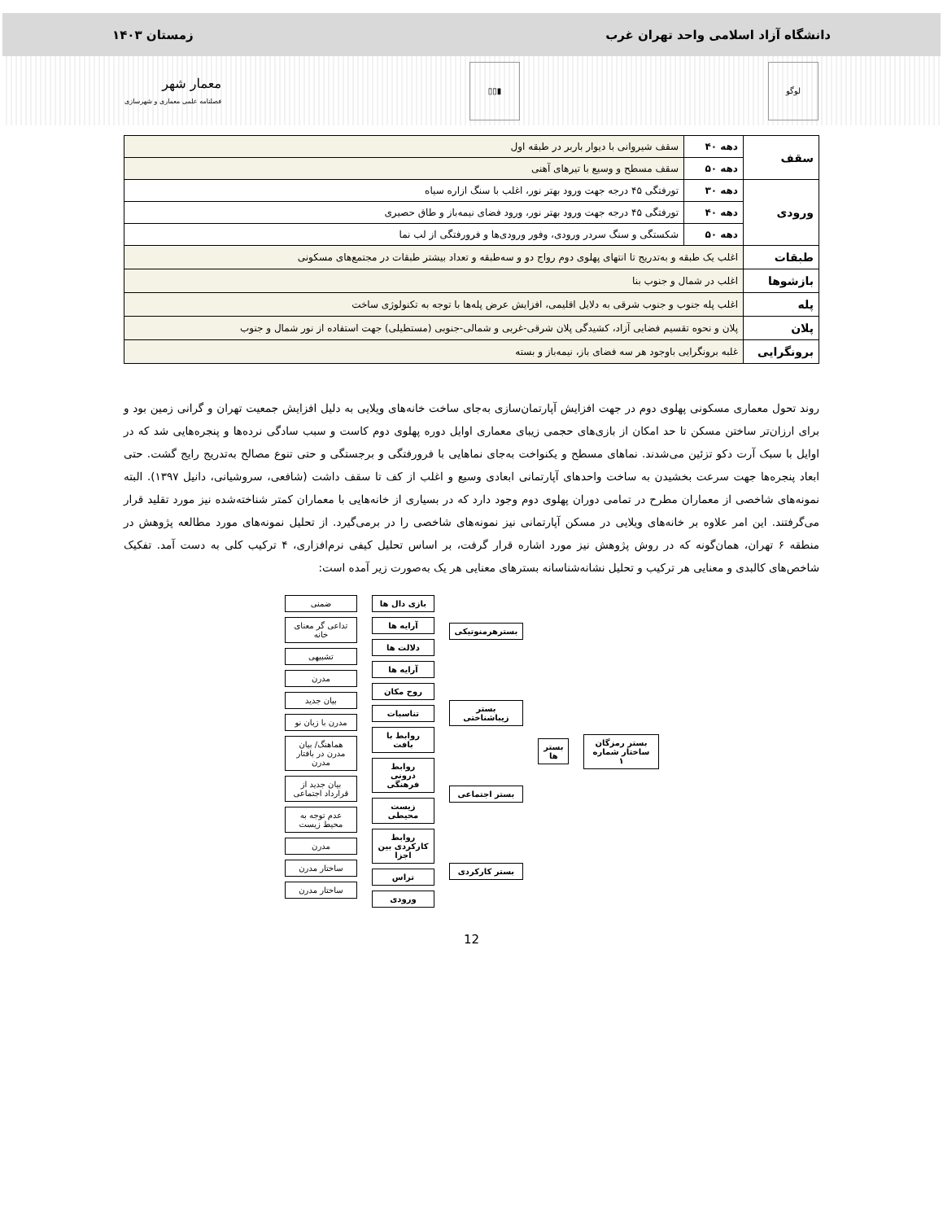دانشگاه آزاد اسلامی واحد تهران غرب زمستان ۱۴۰۳
لوگو ▮▯▯
معمار شهر
فصلنامه علمی معماری و شهرسازی
| سقف | دهه ۴۰ | سقف شیروانی با دیوار باربر در طبقه اول |
| | دهه ۵۰ | سقف مسطح و وسیع با تیرهای آهنی |
| ورودی | دهه ۳۰ | تورفتگی ۴۵ درجه جهت ورود بهتر نور، اغلب با سنگ ازاره سیاه |
| | دهه ۴۰ | تورفتگی ۴۵ درجه جهت ورود بهتر نور، ورود فضای نیمه‌باز و طاق حصیری |
| | دهه ۵۰ | شکستگی و سنگ سردر ورودی، وفور ورودی‌ها و فرورفتگی از لب نما |
| طبقات | اغلب یک طبقه و به‌تدریج تا انتهای پهلوی دوم رواج دو و سه‌طبقه و تعداد بیشتر طبقات در مجتمع‌های مسکونی | |
| بازشوها | اغلب در شمال و جنوب بنا | |
| پله | اغلب پله جنوب و جنوب شرقی به دلایل اقلیمی، افزایش عرض پله‌ها با توجه به تکنولوژی ساخت | |
| پلان | پلان و نحوه تقسیم فضایی آزاد، کشیدگی پلان شرقی-غربی و شمالی-جنوبی (مستطیلی) جهت استفاده از نور شمال و جنوب | |
| برونگرایی | غلبه برونگرایی باوجود هر سه فضای باز، نیمه‌باز و بسته | |
روند تحول معماری مسکونی پهلوی دوم در جهت افزایش آپارتمان‌سازی به‌جای ساخت خانه‌های ویلایی به دلیل افزایش جمعیت تهران و گرانی زمین بود و برای ارزان‌تر ساختن مسکن تا حد امکان از بازی‌های حجمی زیبای معماری اوایل دوره پهلوی دوم کاست و سبب سادگی نرده‌ها و پنجره‌هایی شد که در اوایل با سبک آرت دکو تزئین می‌شدند. نماهای مسطح و یکنواخت به‌جای نماهایی با فرورفتگی و برجستگی و حتی تنوع مصالح به‌تدریج رایج گشت. حتی ابعاد پنجره‌ها جهت سرعت بخشیدن به ساخت واحدهای آپارتمانی ابعادی وسیع و اغلب از کف تا سقف داشت (شافعی، سروشیانی، دانیل ۱۳۹۷). البته نمونه‌های شاخصی از معماران مطرح در تمامی دوران پهلوی دوم وجود دارد که در بسیاری از خانه‌هایی با معماران کمتر شناخته‌شده نیز مورد تقلید قرار می‌گرفتند. این امر علاوه بر خانه‌های ویلایی در مسکن آپارتمانی نیز نمونه‌های شاخصی را در برمی‌گیرد. از تحلیل نمونه‌های مورد مطالعه پژوهش در منطقه ۶ تهران، همان‌گونه که در روش پژوهش نیز مورد اشاره قرار گرفت، بر اساس تحلیل کیفی نرم‌افزاری، ۴ ترکیب کلی به دست آمد. تفکیک شاخص‌های کالبدی و معنایی هر ترکیب و تحلیل نشانه‌شناسانه بسترهای معنایی هر یک به‌صورت زیر آمده است:
ضمنی
تداعی گر معنای خانه
تشبیهی
مدرن
بیان جدید
مدرن با زبان نو
هماهنگ/ بیان مدرن در بافتار مدرن
بیان جدید از قرارداد اجتماعی
عدم توجه به محیط زیست
مدرن
ساختار مدرن
ساختار مدرن
بازی دال ها
آرایه ها
دلالت ها
آرایه ها
روح مکان
تناسبات
روابط با بافت
روابط درونی فرهنگی
زیست محیطی
روابط کارکردی بین اجزا
تراس
ورودی
بسترهرمنوتیکی
بستر زیباشناختی
بستر اجتماعی
بستر کارکردی
بستر ها بستر رمزگان ساختار شماره ۱
12